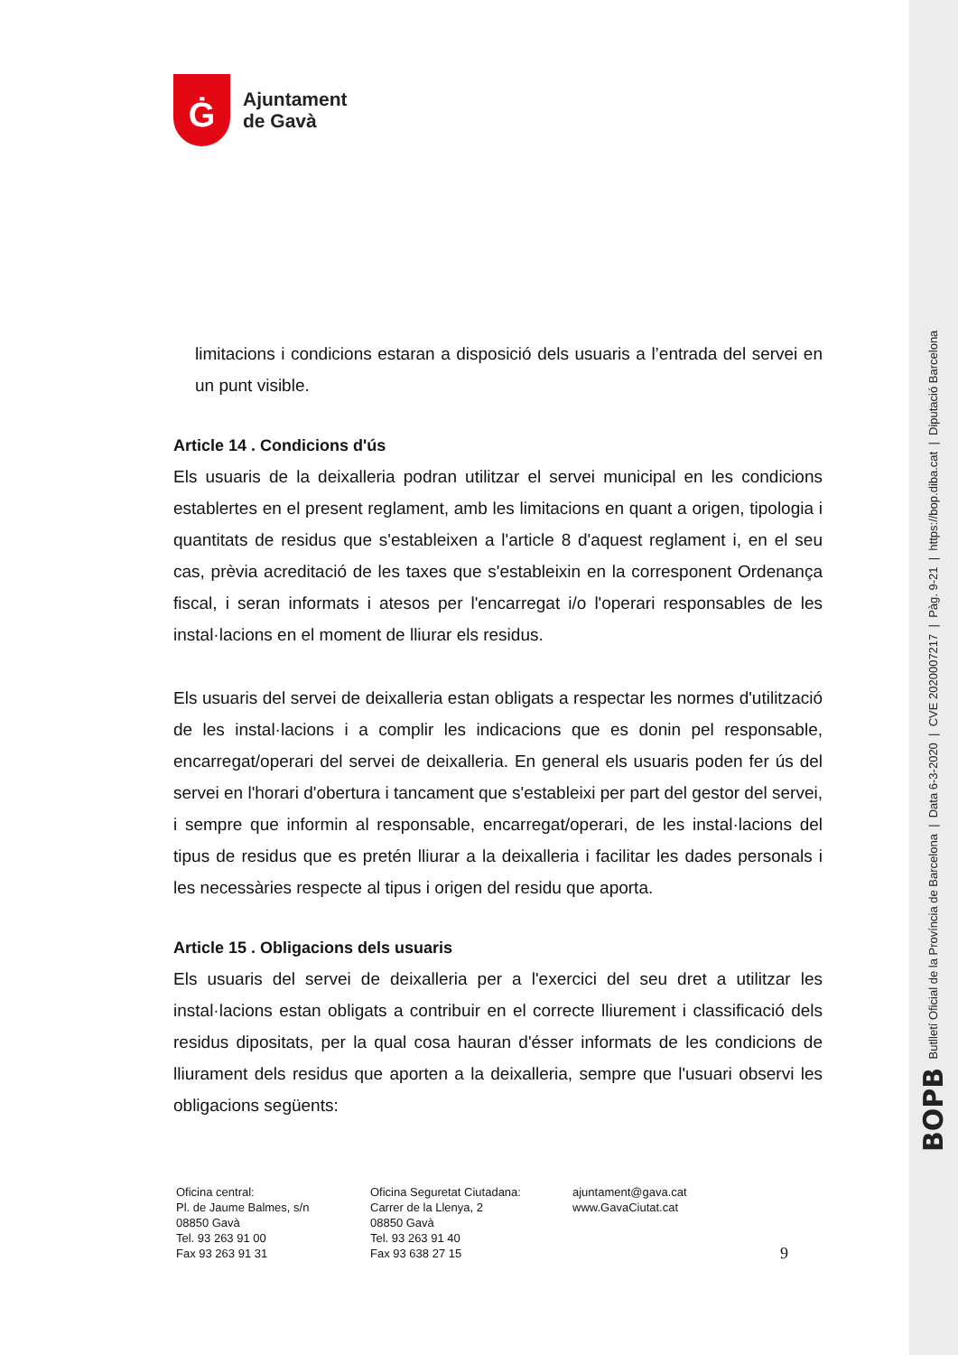Ġ
Ajuntament
de Gavà
limitacions i condicions estaran a disposició dels usuaris a l’entrada del servei en un punt visible.
Article 14 . Condicions d'ús
Els usuaris de la deixalleria podran utilitzar el servei municipal en les condicions establertes en el present reglament, amb les limitacions en quant a origen, tipologia i quantitats de residus que s'estableixen a l'article 8 d'aquest reglament i, en el seu cas, prèvia acreditació de les taxes que s'estableixin en la corresponent Ordenança fiscal, i seran informats i atesos per l'encarregat i/o l'operari responsables de les instal·lacions en el moment de lliurar els residus.
Els usuaris del servei de deixalleria estan obligats a respectar les normes d'utilització de les instal·lacions i a complir les indicacions que es donin pel responsable, encarregat/operari del servei de deixalleria. En general els usuaris poden fer ús del servei en l'horari d'obertura i tancament que s'estableixi per part del gestor del servei, i sempre que informin al responsable, encarregat/operari, de les instal·lacions del tipus de residus que es pretén lliurar a la deixalleria i facilitar les dades personals i les necessàries respecte al tipus i origen del residu que aporta.
Article 15 . Obligacions dels usuaris
Els usuaris del servei de deixalleria per a l'exercici del seu dret a utilitzar les instal·lacions estan obligats a contribuir en el correcte lliurement i classificació dels residus dipositats, per la qual cosa hauran d'ésser informats de les condicions de lliurament dels residus que aporten a la deixalleria, sempre que l'usuari observi les obligacions següents:
Oficina central:
Pl. de Jaume Balmes, s/n
08850 Gavà
Tel. 93 263 91 00
Fax 93 263 91 31
Oficina Seguretat Ciutadana:
Carrer de la Llenya, 2
08850 Gavà
Tel. 93 263 91 40
Fax 93 638 27 15
ajuntament@gava.cat
www.GavaCiutat.cat
9
BOPB Butlletí Oficial de la Província de Barcelona | Data 6-3-2020 | CVE 2020007217 | Pàg. 9-21 | https://bop.diba.cat | Diputació Barcelona